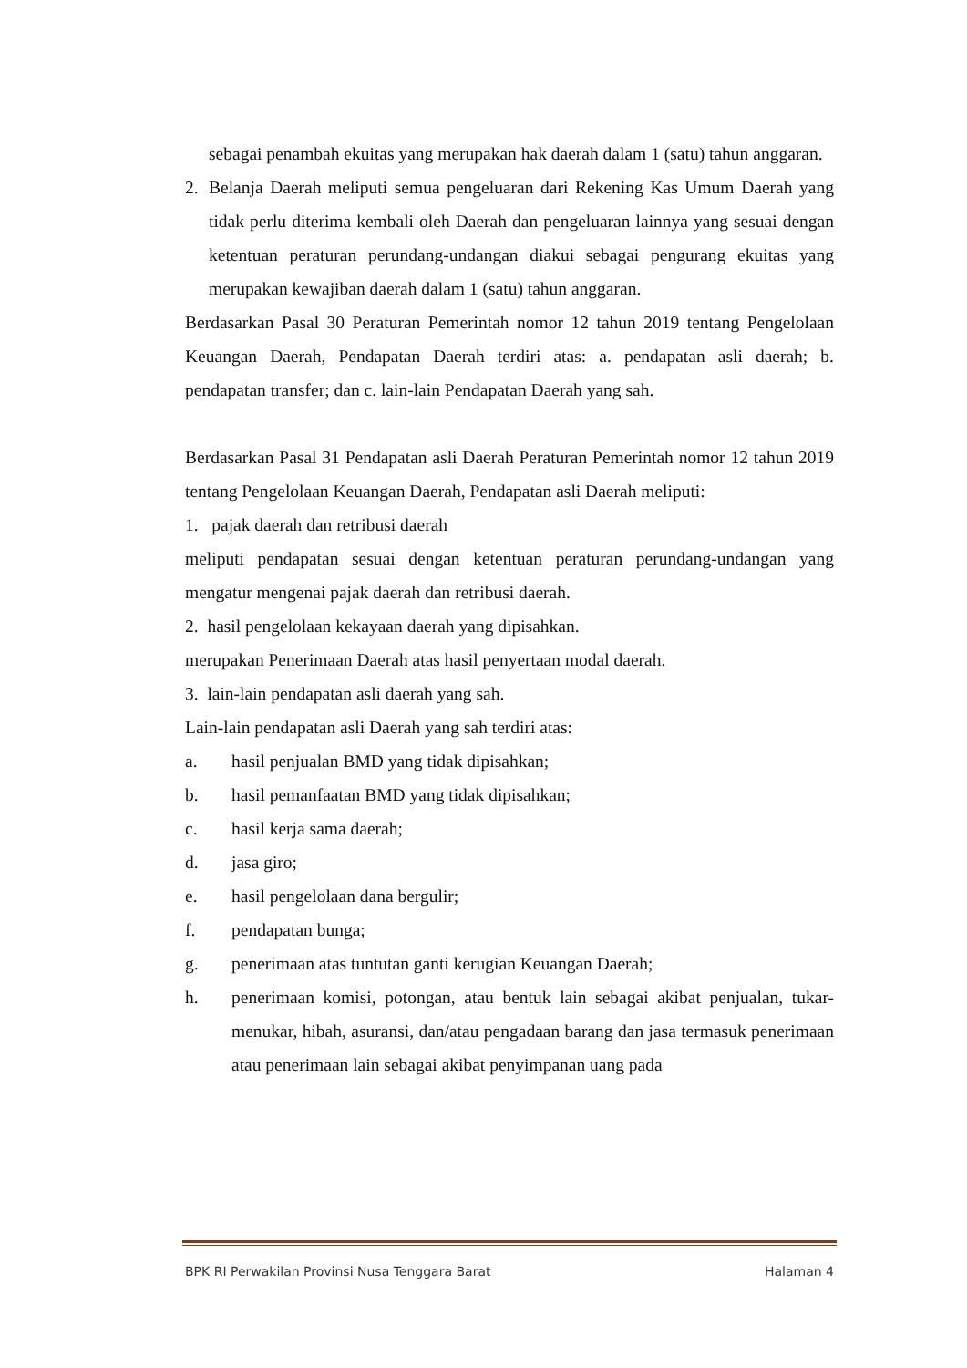sebagai penambah ekuitas yang merupakan hak daerah dalam 1 (satu) tahun anggaran.
2. Belanja Daerah meliputi semua pengeluaran dari Rekening Kas Umum Daerah yang tidak perlu diterima kembali oleh Daerah dan pengeluaran lainnya yang sesuai dengan ketentuan peraturan perundang-undangan diakui sebagai pengurang ekuitas yang merupakan kewajiban daerah dalam 1 (satu) tahun anggaran.
Berdasarkan Pasal 30 Peraturan Pemerintah nomor 12 tahun 2019 tentang Pengelolaan Keuangan Daerah, Pendapatan Daerah terdiri atas: a. pendapatan asli daerah; b. pendapatan transfer; dan c. lain-lain Pendapatan Daerah yang sah.
Berdasarkan Pasal 31 Pendapatan asli Daerah Peraturan Pemerintah nomor 12 tahun 2019 tentang Pengelolaan Keuangan Daerah, Pendapatan asli Daerah meliputi:
1. pajak daerah dan retribusi daerah
meliputi pendapatan sesuai dengan ketentuan peraturan perundang-undangan yang mengatur mengenai pajak daerah dan retribusi daerah.
2. hasil pengelolaan kekayaan daerah yang dipisahkan.
merupakan Penerimaan Daerah atas hasil penyertaan modal daerah.
3. lain-lain pendapatan asli daerah yang sah.
Lain-lain pendapatan asli Daerah yang sah terdiri atas:
a. hasil penjualan BMD yang tidak dipisahkan;
b. hasil pemanfaatan BMD yang tidak dipisahkan;
c. hasil kerja sama daerah;
d. jasa giro;
e. hasil pengelolaan dana bergulir;
f. pendapatan bunga;
g. penerimaan atas tuntutan ganti kerugian Keuangan Daerah;
h. penerimaan komisi, potongan, atau bentuk lain sebagai akibat penjualan, tukar-menukar, hibah, asuransi, dan/atau pengadaan barang dan jasa termasuk penerimaan atau penerimaan lain sebagai akibat penyimpanan uang pada
BPK RI Perwakilan Provinsi Nusa Tenggara Barat Halaman 4